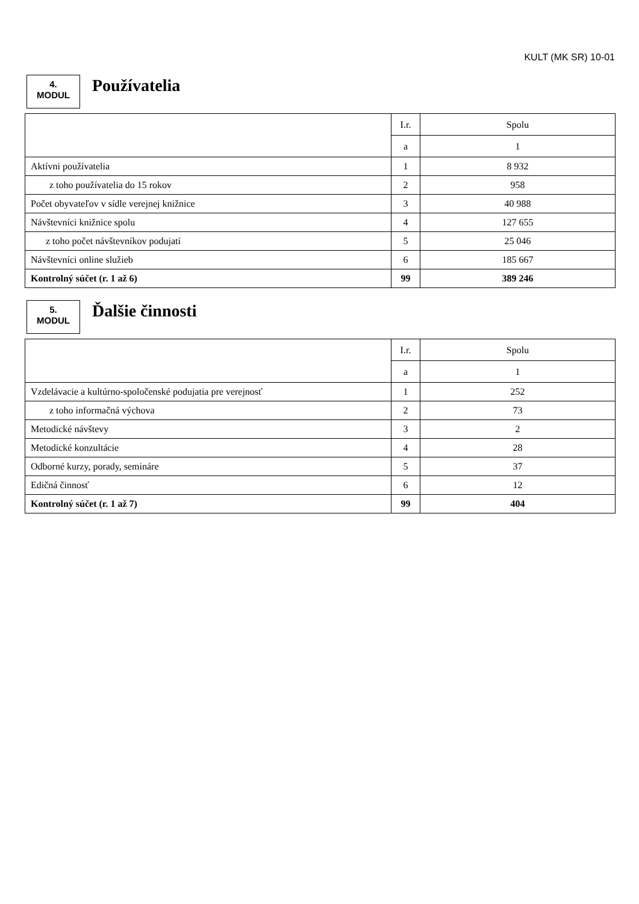KULT (MK SR) 10-01
4.
MODUL
Používatelia
| | I.r. | Spolu |
| | a | 1 |
| Aktívni používatelia | 1 | 8 932 |
| z toho používatelia do 15 rokov | 2 | 958 |
| Počet obyvateľov v sídle verejnej knižnice | 3 | 40 988 |
| Návštevníci knižnice spolu | 4 | 127 655 |
| z toho počet návštevníkov podujatí | 5 | 25 046 |
| Návštevníci online služieb | 6 | 185 667 |
| Kontrolný súčet (r. 1 až 6) | 99 | 389 246 |
5.
MODUL
Ďalšie činnosti
| | I.r. | Spolu |
| | a | 1 |
| Vzdelávacie a kultúrno-spoločenské podujatia pre verejnosť | 1 | 252 |
| z toho informačná výchova | 2 | 73 |
| Metodické návštevy | 3 | 2 |
| Metodické konzultácie | 4 | 28 |
| Odborné kurzy, porady, semináre | 5 | 37 |
| Edičná činnosť | 6 | 12 |
| Kontrolný súčet (r. 1 až 7) | 99 | 404 |